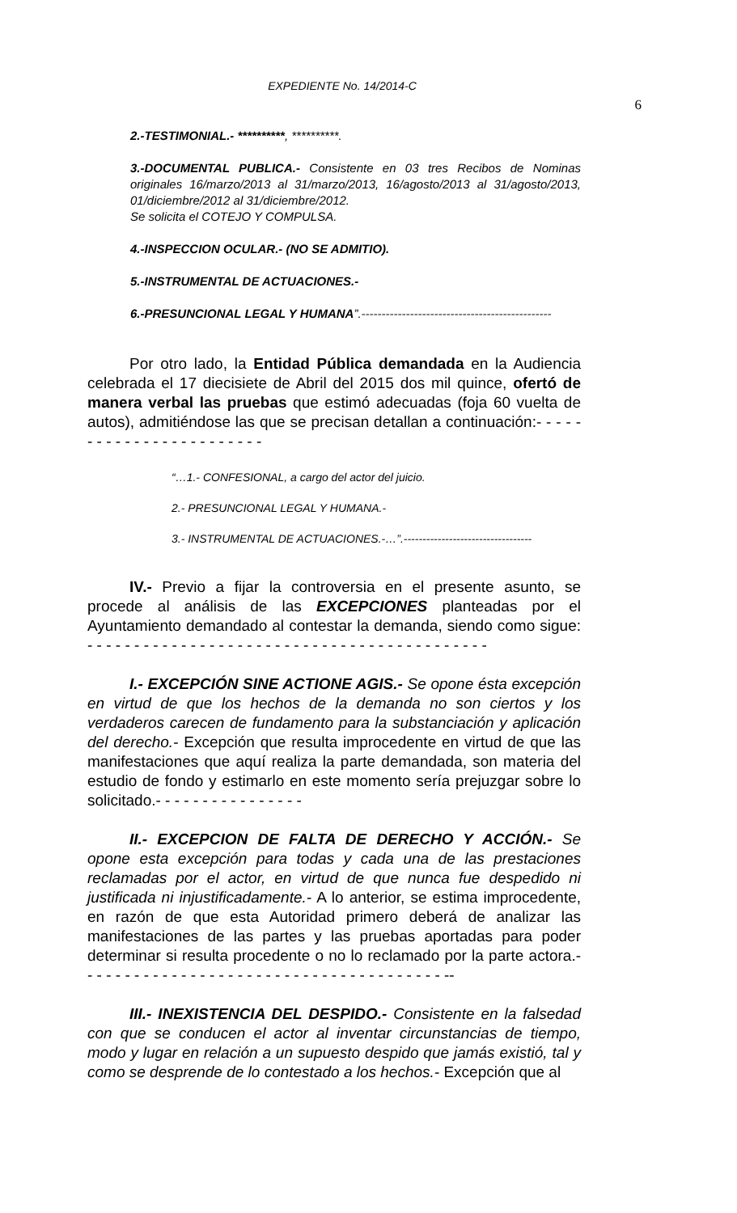EXPEDIENTE No. 14/2014-C
6
2.-TESTIMONIAL.- **********, **********.
3.-DOCUMENTAL PUBLICA.- Consistente en 03 tres Recibos de Nominas originales 16/marzo/2013 al 31/marzo/2013, 16/agosto/2013 al 31/agosto/2013, 01/diciembre/2012 al 31/diciembre/2012.
Se solicita el COTEJO Y COMPULSA.
4.-INSPECCION OCULAR.- (NO SE ADMITIO).
5.-INSTRUMENTAL DE ACTUACIONES.-
6.-PRESUNCIONAL LEGAL Y HUMANA”.-----------------------------------------------
Por otro lado, la Entidad Pública demandada en la Audiencia celebrada el 17 diecisiete de Abril del 2015 dos mil quince, ofertó de manera verbal las pruebas que estimó adecuadas (foja 60 vuelta de autos), admitiéndose las que se precisan detallan a continuación:- - - - - - - - - - - - - - - - - - - - - - - -
“…1.- CONFESIONAL, a cargo del actor del juicio.
2.- PRESUNCIONAL LEGAL Y HUMANA.-
3.- INSTRUMENTAL DE ACTUACIONES.-…”.----------------------------------
IV.- Previo a fijar la controversia en el presente asunto, se procede al análisis de las EXCEPCIONES planteadas por el Ayuntamiento demandado al contestar la demanda, siendo como sigue: - - - - - - - - - - - - - - - - - - - - - - - - - - - - - - - - - - - - - - - - - - -
I.- EXCEPCIÓN SINE ACTIONE AGIS.- Se opone ésta excepción en virtud de que los hechos de la demanda no son ciertos y los verdaderos carecen de fundamento para la substanciación y aplicación del derecho.- Excepción que resulta improcedente en virtud de que las manifestaciones que aquí realiza la parte demandada, son materia del estudio de fondo y estimarlo en este momento sería prejuzgar sobre lo solicitado.- - - - - - - - - - - - - - - -
II.- EXCEPCION DE FALTA DE DERECHO Y ACCIÓN.- Se opone esta excepción para todas y cada una de las prestaciones reclamadas por el actor, en virtud de que nunca fue despedido ni justificada ni injustificadamente.- A lo anterior, se estima improcedente, en razón de que esta Autoridad primero deberá de analizar las manifestaciones de las partes y las pruebas aportadas para poder determinar si resulta procedente o no lo reclamado por la parte actora.- - - - - - - - - - - - - - - - - - - - - - - - - - - - - - - - - - - - - - - --
III.- INEXISTENCIA DEL DESPIDO.- Consistente en la falsedad con que se conducen el actor al inventar circunstancias de tiempo, modo y lugar en relación a un supuesto despido que jamás existió, tal y como se desprende de lo contestado a los hechos.- Excepción que al